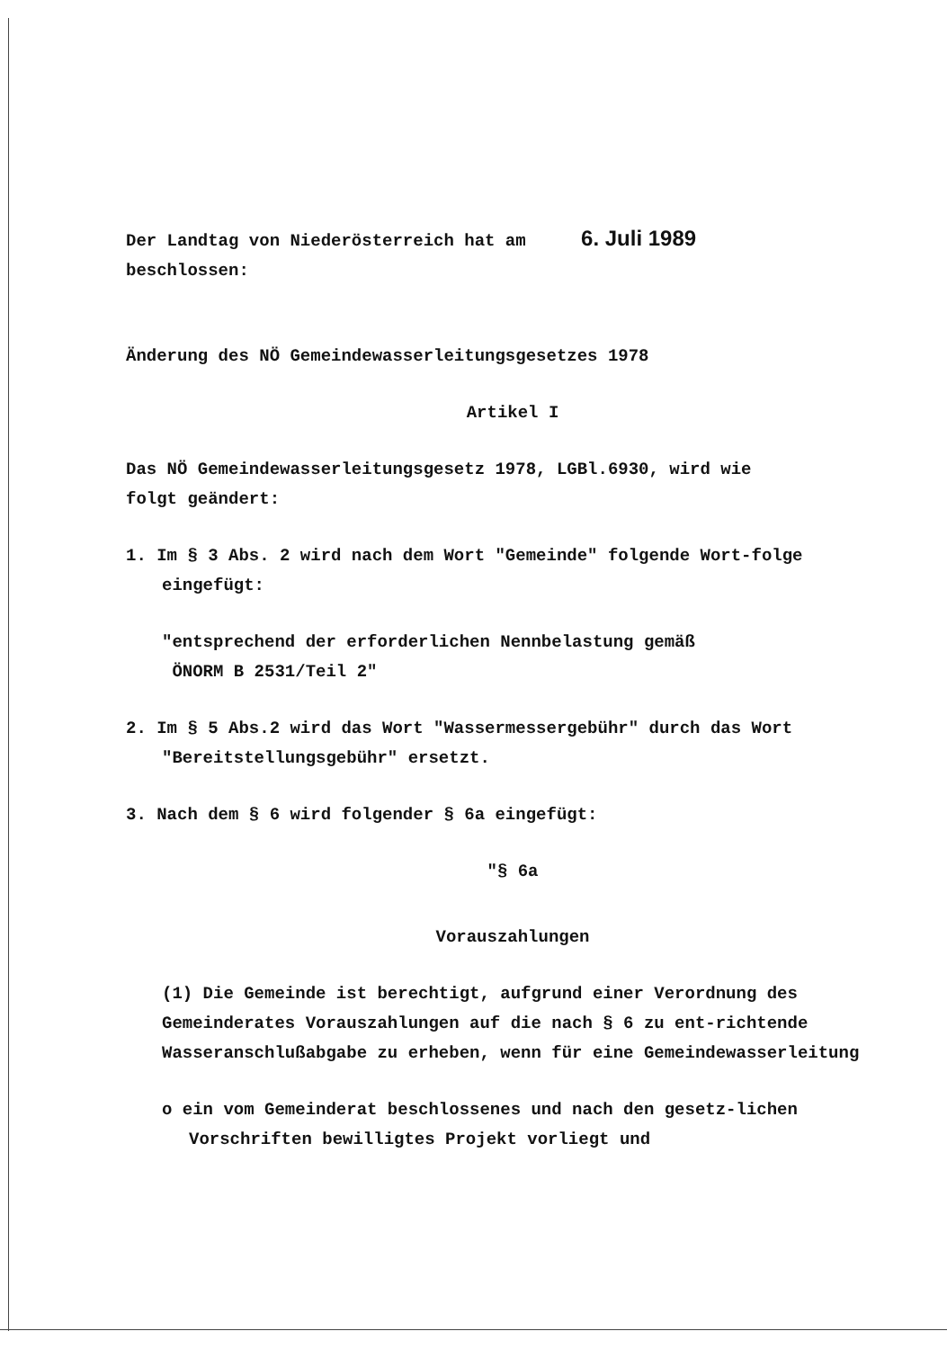Der Landtag von Niederösterreich hat am 6. Juli 1989
beschlossen:
Änderung des NÖ Gemeindewasserleitungsgesetzes 1978
Artikel I
Das NÖ Gemeindewasserleitungsgesetz 1978, LGBl.6930, wird wie
folgt geändert:
1. Im § 3 Abs. 2 wird nach dem Wort "Gemeinde" folgende Wort-folge eingefügt:
"entsprechend der erforderlichen Nennbelastung gemäß
ÖNORM B 2531/Teil 2"
2. Im § 5 Abs.2 wird das Wort "Wassermessergebühr" durch das Wort "Bereitstellungsgebühr" ersetzt.
3. Nach dem § 6 wird folgender § 6a eingefügt:
"§ 6a
Vorauszahlungen
(1) Die Gemeinde ist berechtigt, aufgrund einer Verordnung des Gemeinderates Vorauszahlungen auf die nach § 6 zu ent-richtende Wasseranschlußabgabe zu erheben, wenn für eine Gemeindewasserleitung
o ein vom Gemeinderat beschlossenes und nach den gesetz-lichen Vorschriften bewilligtes Projekt vorliegt und